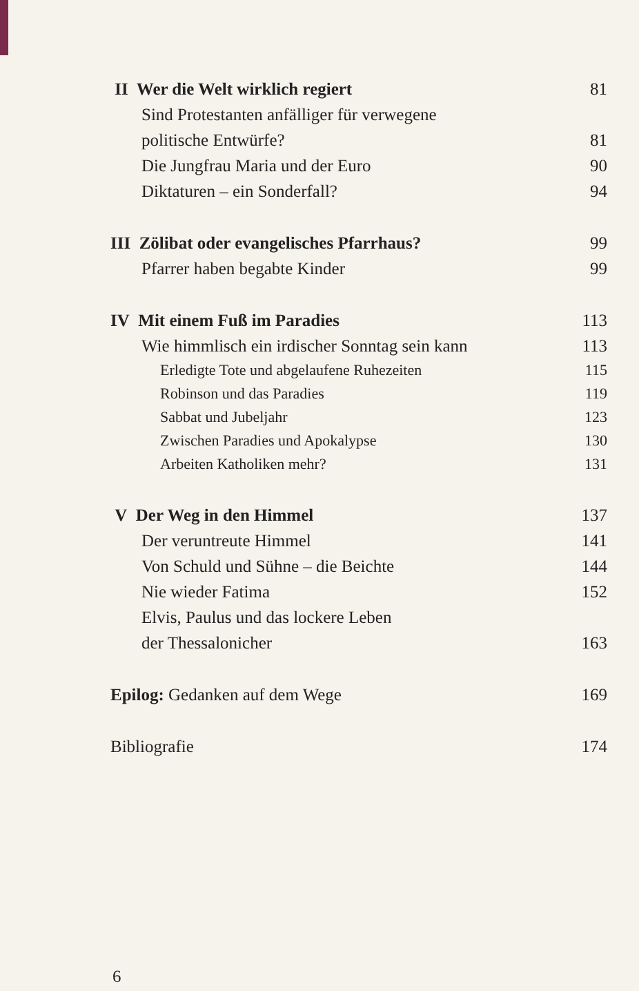II Wer die Welt wirklich regiert 81
Sind Protestanten anfälliger für verwegene
politische Entwürfe? 81
Die Jungfrau Maria und der Euro 90
Diktaturen – ein Sonderfall? 94
III Zölibat oder evangelisches Pfarrhaus? 99
Pfarrer haben begabte Kinder 99
IV Mit einem Fuß im Paradies 113
Wie himmlisch ein irdischer Sonntag sein kann 113
Erledigte Tote und abgelaufene Ruhezeiten 115
Robinson und das Paradies 119
Sabbat und Jubeljahr 123
Zwischen Paradies und Apokalypse 130
Arbeiten Katholiken mehr? 131
V Der Weg in den Himmel 137
Der veruntreute Himmel 141
Von Schuld und Sühne – die Beichte 144
Nie wieder Fatima 152
Elvis, Paulus und das lockere Leben
der Thessalonicher 163
Epilog: Gedanken auf dem Wege 169
Bibliografie 174
6